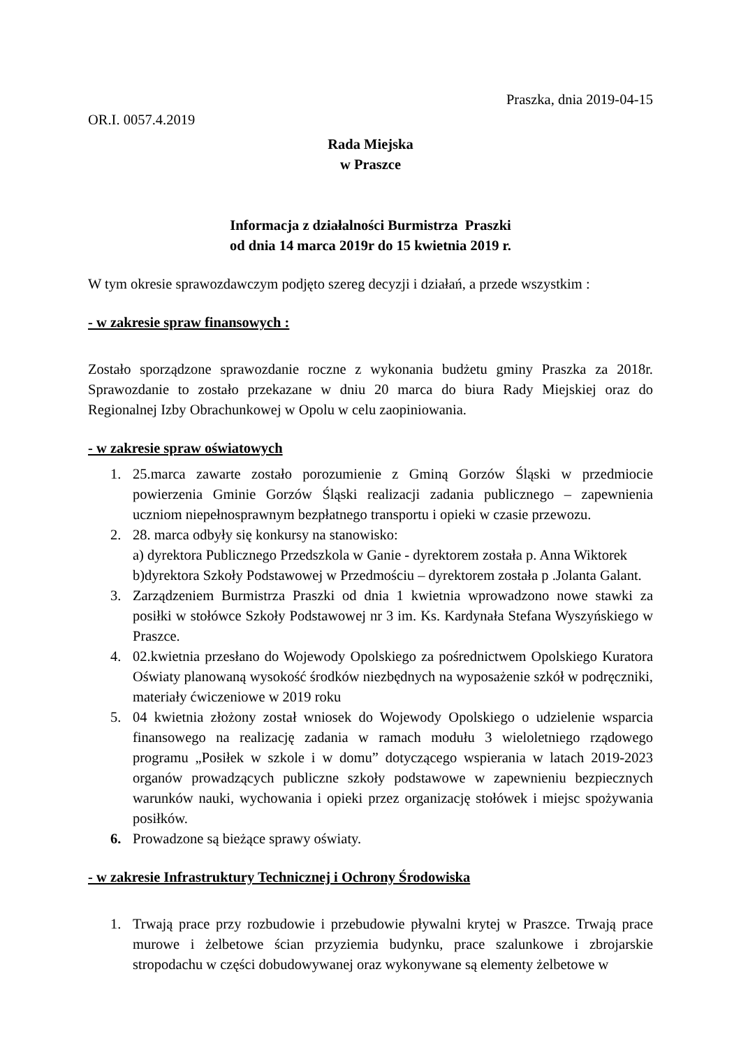Praszka, dnia 2019-04-15
OR.I. 0057.4.2019
Rada Miejska
w Praszce
Informacja z działalności Burmistrza Praszki
od dnia 14 marca 2019r do 15 kwietnia 2019 r.
W tym okresie sprawozdawczym podjęto szereg decyzji i działań, a przede wszystkim :
- w zakresie spraw finansowych :
Zostało sporządzone sprawozdanie roczne z wykonania budżetu gminy Praszka za 2018r. Sprawozdanie to zostało przekazane w dniu 20 marca do biura Rady Miejskiej oraz do Regionalnej Izby Obrachunkowej w Opolu w celu zaopiniowania.
- w zakresie spraw oświatowych
1. 25.marca zawarte zostało porozumienie z Gminą Gorzów Śląski w przedmiocie powierzenia Gminie Gorzów Śląski realizacji zadania publicznego – zapewnienia uczniom niepełnosprawnym bezpłatnego transportu i opieki w czasie przewozu.
2. 28. marca odbyły się konkursy na stanowisko:
a) dyrektora Publicznego Przedszkola w Ganie - dyrektorem została p. Anna Wiktorek
b)dyrektora Szkoły Podstawowej w Przedmościu – dyrektorem została p .Jolanta Galant.
3. Zarządzeniem Burmistrza Praszki od dnia 1 kwietnia wprowadzono nowe stawki za posiłki w stołówce Szkoły Podstawowej nr 3 im. Ks. Kardynała Stefana Wyszyńskiego w Praszce.
4. 02.kwietnia przesłano do Wojewody Opolskiego za pośrednictwem Opolskiego Kuratora Oświaty planowaną wysokość środków niezbędnych na wyposażenie szkół w podręczniki, materiały ćwiczeniowe w 2019 roku
5. 04 kwietnia złożony został wniosek do Wojewody Opolskiego o udzielenie wsparcia finansowego na realizację zadania w ramach modułu 3 wieloletniego rządowego programu „Posiłek w szkole i w domu” dotyczącego wspierania w latach 2019-2023 organów prowadzących publiczne szkoły podstawowe w zapewnieniu bezpiecznych warunków nauki, wychowania i opieki przez organizację stołówek i miejsc spożywania posiłków.
6. Prowadzone są bieżące sprawy oświaty.
- w zakresie Infrastruktury Technicznej i Ochrony Środowiska
1. Trwają prace przy rozbudowie i przebudowie pływalni krytej w Praszce. Trwają prace murowe i żelbetowe ścian przyziemia budynku, prace szalunkowe i zbrojarskie stropodachu w części dobudowywanej oraz wykonywane są elementy żelbetowe w